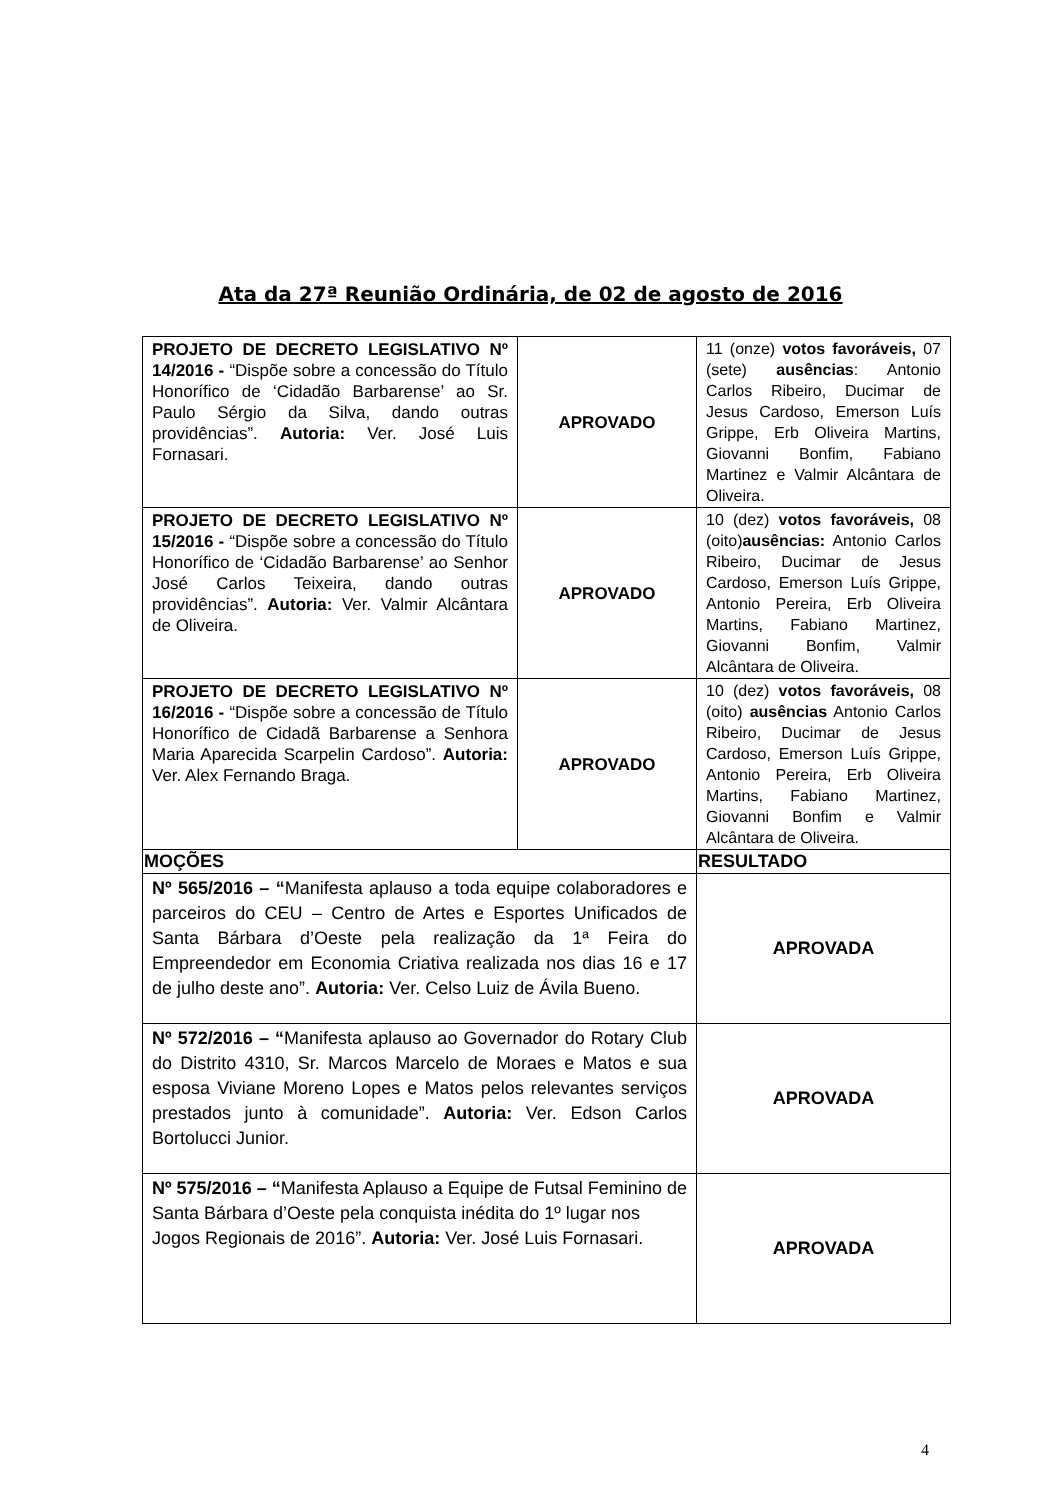Ata da 27ª Reunião Ordinária, de 02 de agosto de 2016
| PROJETO DE DECRETO LEGISLATIVO Nº 14/2016 - “Dispõe sobre a concessão do Título Honorífico de ‘Cidadão Barbarense’ ao Sr. Paulo Sérgio da Silva, dando outras providências”. Autoria: Ver. José Luis Fornasari. | APROVADO | 11 (onze) votos favoráveis, 07 (sete) ausências : Antonio Carlos Ribeiro, Ducimar de Jesus Cardoso, Emerson Luís Grippe, Erb Oliveira Martins, Giovanni Bonfim, Fabiano Martinez e Valmir Alcântara de Oliveira. |
| PROJETO DE DECRETO LEGISLATIVO Nº 15/2016 - “Dispõe sobre a concessão do Título Honorífico de ‘Cidadão Barbarense’ ao Senhor José Carlos Teixeira, dando outras providências”. Autoria: Ver. Valmir Alcântara de Oliveira. | APROVADO | 10 (dez) votos favoráveis, 08 (oito) ausências: Antonio Carlos Ribeiro, Ducimar de Jesus Cardoso, Emerson Luís Grippe, Antonio Pereira, Erb Oliveira Martins, Fabiano Martinez, Giovanni Bonfim, Valmir Alcântara de Oliveira. |
| PROJETO DE DECRETO LEGISLATIVO Nº 16/2016 - “Dispõe sobre a concessão de Título Honorífico de Cidadã Barbarense a Senhora Maria Aparecida Scarpelin Cardoso”. Autoria: Ver. Alex Fernando Braga. | APROVADO | 10 (dez) votos favoráveis, 08 (oito) ausências Antonio Carlos Ribeiro, Ducimar de Jesus Cardoso, Emerson Luís Grippe, Antonio Pereira, Erb Oliveira Martins, Fabiano Martinez, Giovanni Bonfim e Valmir Alcântara de Oliveira. |
| MOÇÕES | | RESULTADO |
| Nº 565/2016 – “ Manifesta aplauso a toda equipe colaboradores e parceiros do CEU – Centro de Artes e Esportes Unificados de Santa Bárbara d’Oeste pela realização da 1ª Feira do Empreendedor em Economia Criativa realizada nos dias 16 e 17 de julho deste ano”. Autoria: Ver. Celso Luiz de Ávila Bueno. | | APROVADA |
| Nº 572/2016 – “ Manifesta aplauso ao Governador do Rotary Club do Distrito 4310, Sr. Marcos Marcelo de Moraes e Matos e sua esposa Viviane Moreno Lopes e Matos pelos relevantes serviços prestados junto à comunidade”. Autoria: Ver. Edson Carlos Bortolucci Junior. | | APROVADA |
| Nº 575/2016 – “ Manifesta Aplauso a Equipe de Futsal Feminino de Santa Bárbara d’Oeste pela conquista inédita do 1º lugar nos Jogos Regionais de 2016”. Autoria: Ver. José Luis Fornasari. | | APROVADA |
4